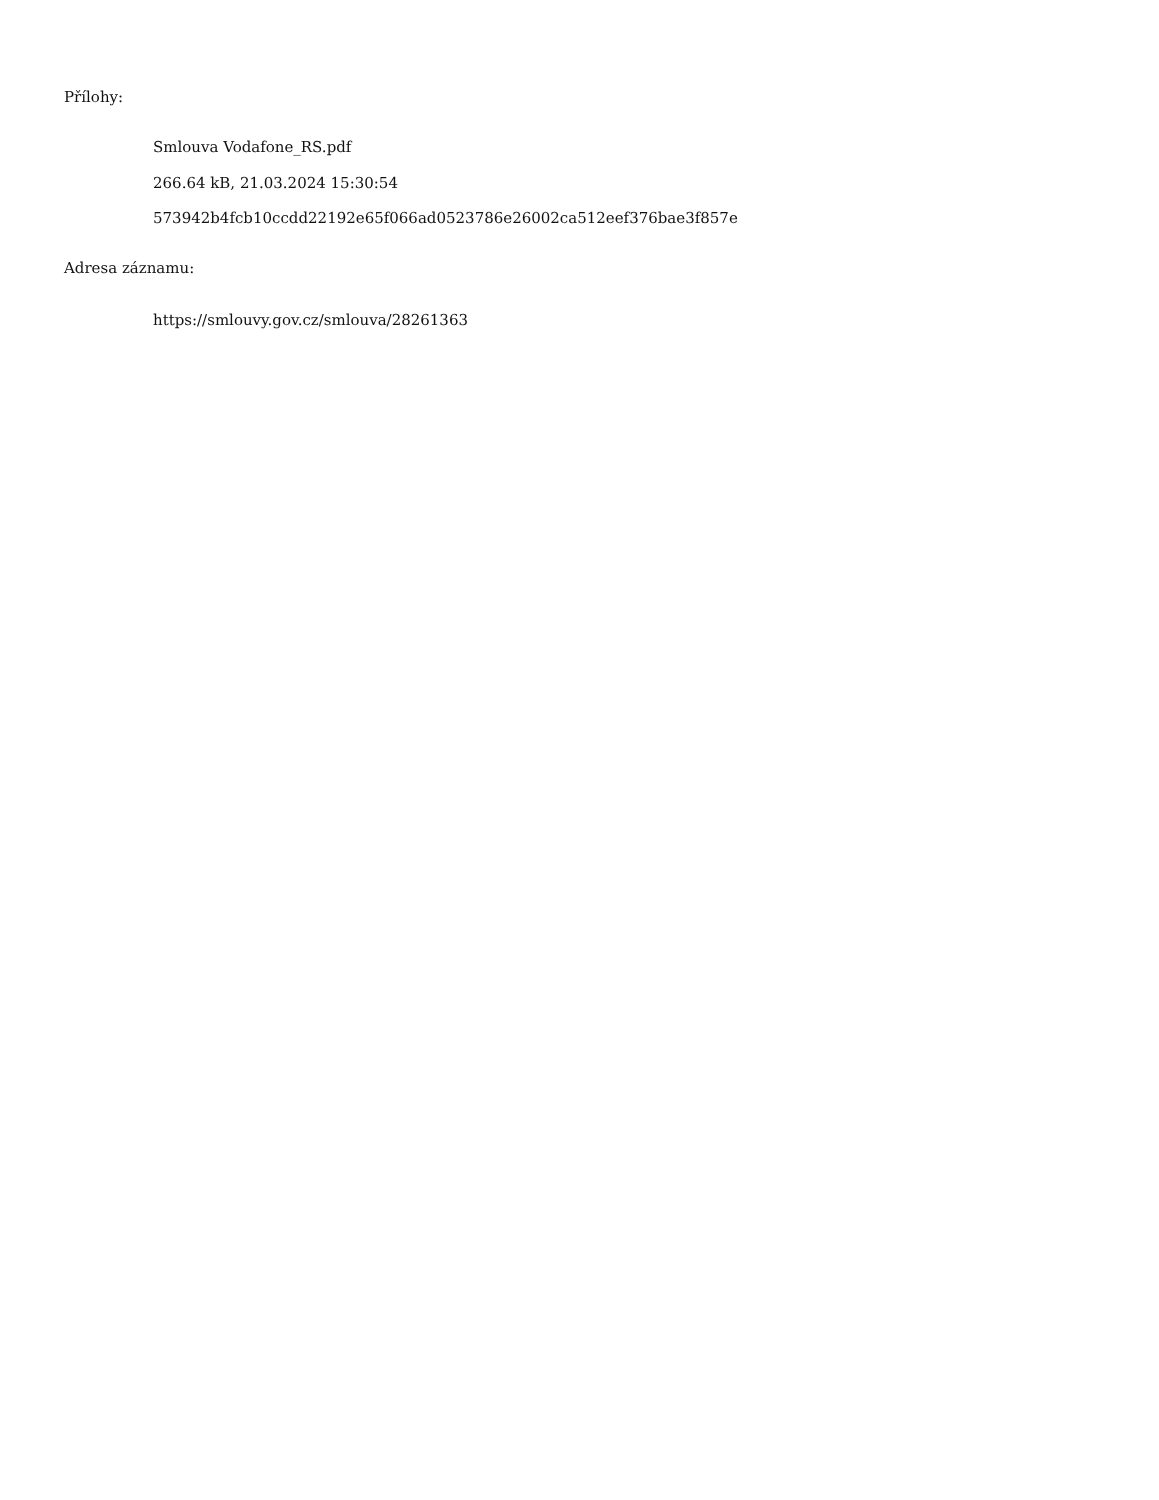Přílohy:
Smlouva Vodafone_RS.pdf
266.64 kB, 21.03.2024 15:30:54
573942b4fcb10ccdd22192e65f066ad0523786e26002ca512eef376bae3f857e
Adresa záznamu:
https://smlouvy.gov.cz/smlouva/28261363